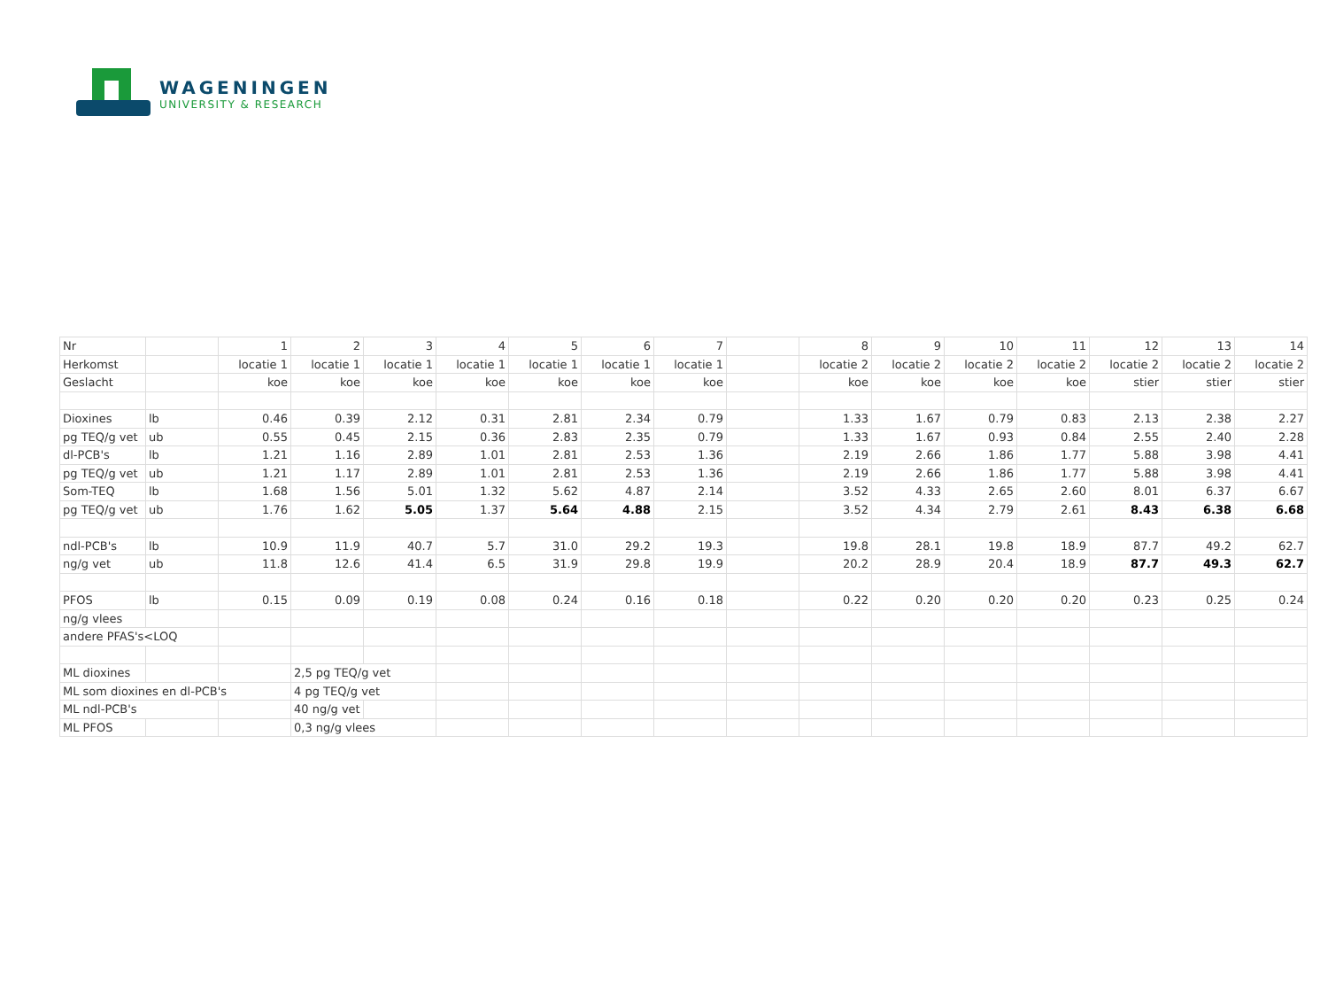WAGENINGEN
UNIVERSITY & RESEARCH
| Nr | | 1 | 2 | 3 | 4 | 5 | 6 | 7 | | 8 | 9 | 10 | 11 | 12 | 13 | 14 |
| Herkomst | | locatie 1 | locatie 1 | locatie 1 | locatie 1 | locatie 1 | locatie 1 | locatie 1 | | locatie 2 | locatie 2 | locatie 2 | locatie 2 | locatie 2 | locatie 2 | locatie 2 |
| Geslacht | | koe | koe | koe | koe | koe | koe | koe | | koe | koe | koe | koe | stier | stier | stier |
| Dioxines | lb | 0.46 | 0.39 | 2.12 | 0.31 | 2.81 | 2.34 | 0.79 | | 1.33 | 1.67 | 0.79 | 0.83 | 2.13 | 2.38 | 2.27 |
| pg TEQ/g vet | ub | 0.55 | 0.45 | 2.15 | 0.36 | 2.83 | 2.35 | 0.79 | | 1.33 | 1.67 | 0.93 | 0.84 | 2.55 | 2.40 | 2.28 |
| dl-PCB's | lb | 1.21 | 1.16 | 2.89 | 1.01 | 2.81 | 2.53 | 1.36 | | 2.19 | 2.66 | 1.86 | 1.77 | 5.88 | 3.98 | 4.41 |
| pg TEQ/g vet | ub | 1.21 | 1.17 | 2.89 | 1.01 | 2.81 | 2.53 | 1.36 | | 2.19 | 2.66 | 1.86 | 1.77 | 5.88 | 3.98 | 4.41 |
| Som-TEQ | lb | 1.68 | 1.56 | 5.01 | 1.32 | 5.62 | 4.87 | 2.14 | | 3.52 | 4.33 | 2.65 | 2.60 | 8.01 | 6.37 | 6.67 |
| pg TEQ/g vet | ub | 1.76 | 1.62 | 5.05 | 1.37 | 5.64 | 4.88 | 2.15 | | 3.52 | 4.34 | 2.79 | 2.61 | 8.43 | 6.38 | 6.68 |
| ndl-PCB's | lb | 10.9 | 11.9 | 40.7 | 5.7 | 31.0 | 29.2 | 19.3 | | 19.8 | 28.1 | 19.8 | 18.9 | 87.7 | 49.2 | 62.7 |
| ng/g vet | ub | 11.8 | 12.6 | 41.4 | 6.5 | 31.9 | 29.8 | 19.9 | | 20.2 | 28.9 | 20.4 | 18.9 | 87.7 | 49.3 | 62.7 |
| PFOS | lb | 0.15 | 0.09 | 0.19 | 0.08 | 0.24 | 0.16 | 0.18 | | 0.22 | 0.20 | 0.20 | 0.20 | 0.23 | 0.25 | 0.24 |
| ng/g vlees | | | | | | | | | | | | | | | | |
| andere PFAS's<LOQ | | | | | | | | | | | | | | | | |
| ML dioxines | | | 2,5 pg TEQ/g vet | | | | | | | | | | | | | |
| ML som dioxines en dl-PCB's | | | 4 pg TEQ/g vet | | | | | | | | | | | | | |
| ML ndl-PCB's | | | 40 ng/g vet | | | | | | | | | | | | | |
| ML PFOS | | | 0,3 ng/g vlees | | | | | | | | | | | | | |